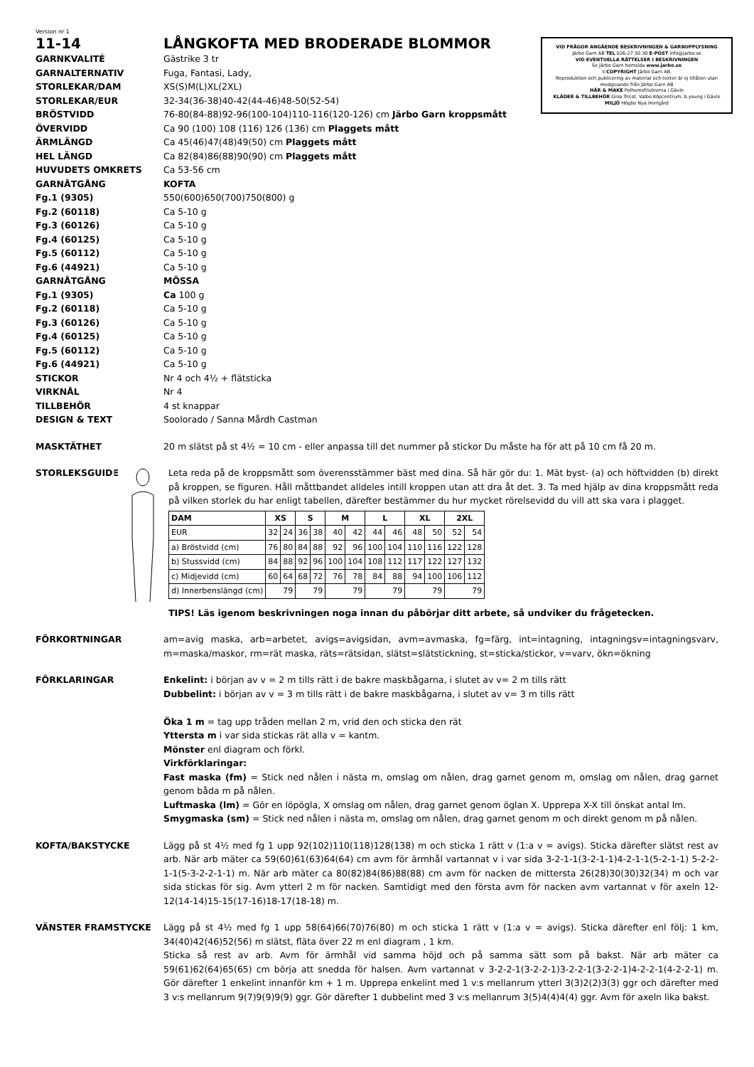Version nr 1
11-14 LÅNGKOFTA MED BRODERADE BLOMMOR
VID FRÅGOR ANGÅENDE BESKRIVNINGEN & GARNUPPLYSNING
Järbo Garn AB TEL 026-27 30 30 E-POST info@jarbo.se
VID EVENTUELLA RÄTTELSER I BESKRIVNINGEN
Se Järbo Garn hemsida www.jarbo.se
©COPYRIGHT Järbo Garn AB.
Reproduktion och publicering av material och texter är ej tillåten utan medgivande från Järbo Garn AB
HÅR & MAKE Polhemsfrisörerna i Gävle
KLÄDER & TILLBEHÖR Gina Tricot, Valbo Köpcentrum, b.young i Gävle
MILJÖ Högbo Nya Herrgård
GARNKVALITÉ Gästrike 3 tr
GARNALTERNATIV Fuga, Fantasi, Lady,
STORLEKAR/DAM XS(S)M(L)XL(2XL)
STORLEKAR/EUR 32-34(36-38)40-42(44-46)48-50(52-54)
BRÖSTVIDD 76-80(84-88)92-96(100-104)110-116(120-126) cm Järbo Garn kroppsmått
ÖVERVIDD Ca 90 (100) 108 (116) 126 (136) cm Plaggets mått
ÄRMLÄNGD Ca 45(46)47(48)49(50) cm Plaggets mått
HEL LÄNGD Ca 82(84)86(88)90(90) cm Plaggets mått
HUVUDETS OMKRETS Ca 53-56 cm
GARNÅTGÅNG KOFTA
Fg.1 (9305) 550(600)650(700)750(800) g
Fg.2 (60118) Ca 5-10 g
Fg.3 (60126) Ca 5-10 g
Fg.4 (60125) Ca 5-10 g
Fg.5 (60112) Ca 5-10 g
Fg.6 (44921) Ca 5-10 g
GARNÅTGÅNG MÖSSA
Fg.1 (9305) Ca 100 g
Fg.2 (60118) Ca 5-10 g
Fg.3 (60126) Ca 5-10 g
Fg.4 (60125) Ca 5-10 g
Fg.5 (60112) Ca 5-10 g
Fg.6 (44921) Ca 5-10 g
STICKOR Nr 4 och 4½ + flätsticka
VIRKNÅL Nr 4
TILLBEHÖR 4 st knappar
DESIGN & TEXT Soolorado / Sanna Mårdh Castman
MASKTÄTHET 20 m slätst på st 4½ = 10 cm - eller anpassa till det nummer på stickor Du måste ha för att på 10 cm få 20 m.
STORLEKSGUIDE Leta reda på de kroppsmått som överensstämmer bäst med dina. Så här gör du: 1. Mät byst- (a) och höftvidden (b) direkt på kroppen, se figuren. Håll måttbandet alldeles intill kroppen utan att dra åt det. 3. Ta med hjälp av dina kroppsmått reda på vilken storlek du har enligt tabellen, därefter bestämmer du hur mycket rörelsevidd du vill att ska vara i plagget.
| DAM | XS | | S | | M | | L | | XL | | 2XL | |
| --- | --- | --- | --- | --- | --- | --- | --- | --- | --- | --- | --- | --- |
| EUR | 32 | 24 | 36 | 38 | 40 | 42 | 44 | 46 | 48 | 50 | 52 | 54 |
| a) Bröstvidd (cm) | 76 | 80 | 84 | 88 | 92 | 96 | 100 | 104 | 110 | 116 | 122 | 128 |
| b) Stussvidd (cm) | 84 | 88 | 92 | 96 | 100 | 104 | 108 | 112 | 117 | 122 | 127 | 132 |
| c) Midjevidd (cm) | 60 | 64 | 68 | 72 | 76 | 78 | 84 | 88 | 94 | 100 | 106 | 112 |
| d) Innerbenslängd (cm) | 79 | | 79 | | 79 | | 79 | | 79 | | 79 | |
TIPS! Läs igenom beskrivningen noga innan du påbörjar ditt arbete, så undviker du frågetecken.
FÖRKORTNINGAR am=avig maska, arb=arbetet, avigs=avigsidan, avm=avmaska, fg=färg, int=intagning, intagningsv=intagningsvarv, m=maska/maskor, rm=rät maska, räts=rätsidan, slätst=slätstickning, st=sticka/stickor, v=varv, ökn=ökning
FÖRKLARINGAR Enkelint: i början av v = 2 m tills rätt i de bakre maskbågarna, i slutet av v= 2 m tills rätt
Dubbelint: i början av v = 3 m tills rätt i de bakre maskbågarna, i slutet av v= 3 m tills rätt
Öka 1 m = tag upp tråden mellan 2 m, vrid den och sticka den rät
Yttersta m i var sida stickas rät alla v = kantm.
Mönster enl diagram och förkl.
Virkförklaringar:
Fast maska (fm) = Stick ned nålen i nästa m, omslag om nålen, drag garnet genom m, omslag om nålen, drag garnet genom båda m på nålen.
Luftmaska (lm) = Gör en löpögla, X omslag om nålen, drag garnet genom öglan X. Upprepa X-X till önskat antal lm.
Smygmaska (sm) = Stick ned nålen i nästa m, omslag om nålen, drag garnet genom m och direkt genom m på nålen.
KOFTA/BAKSTYCKE Lägg på st 4½ med fg 1 upp 92(102)110(118)128(138) m och sticka 1 rätt v (1:a v = avigs). Sticka därefter slätst rest av arb. När arb mäter ca 59(60)61(63)64(64) cm avm för ärmhål vartannat v i var sida 3-2-1-1(3-2-1-1)4-2-1-1(5-2-1-1) 5-2-2-1-1(5-3-2-2-1-1) m. När arb mäter ca 80(82)84(86)88(88) cm avm för nacken de mittersta 26(28)30(30)32(34) m och var sida stickas för sig. Avm ytterl 2 m för nacken. Samtidigt med den första avm för nacken avm vartannat v för axeln 12-12(14-14)15-15(17-16)18-17(18-18) m.
VÄNSTER FRAMSTYCKE Lägg på st 4½ med fg 1 upp 58(64)66(70)76(80) m och sticka 1 rätt v (1:a v = avigs). Sticka därefter enl följ: 1 km, 34(40)42(46)52(56) m slätst, fläta över 22 m enl diagram , 1 km.
Sticka så rest av arb. Avm för ärmhål vid samma höjd och på samma sätt som på bakst. När arb mäter ca 59(61)62(64)65(65) cm börja att snedda för halsen. Avm vartannat v 3-2-2-1(3-2-2-1)3-2-2-1(3-2-2-1)4-2-2-1(4-2-2-1) m. Gör därefter 1 enkelint innanför km + 1 m. Upprepa enkelint med 1 v:s mellanrum ytterl 3(3)2(2)3(3) ggr och därefter med 3 v:s mellanrum 9(7)9(9)9(9) ggr. Gör därefter 1 dubbelint med 3 v:s mellanrum 3(5)4(4)4(4) ggr. Avm för axeln lika bakst.